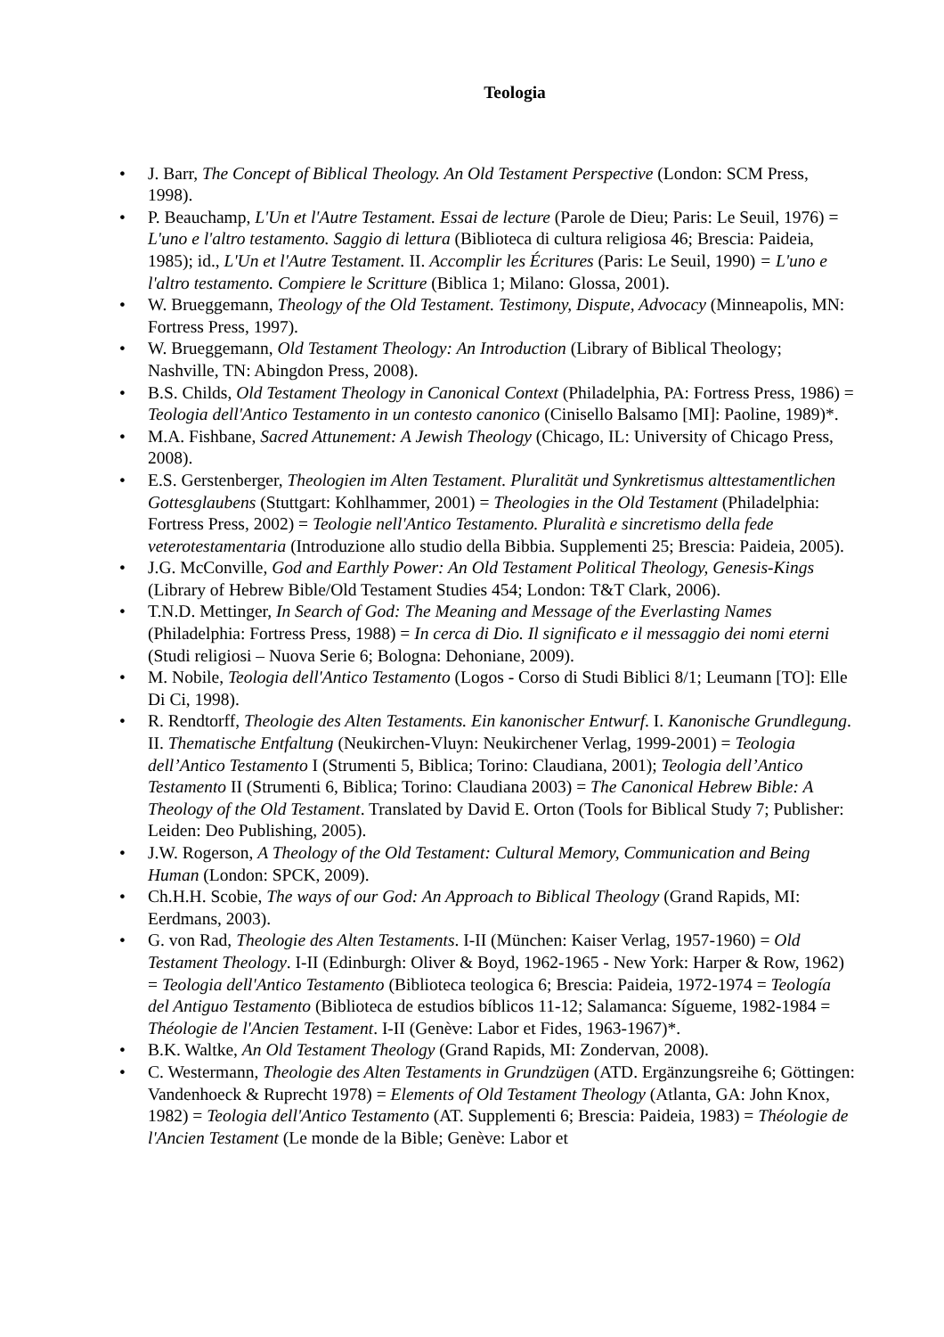Teologia
• J. Barr, The Concept of Biblical Theology. An Old Testament Perspective (London: SCM Press, 1998).
• P. Beauchamp, L'Un et l'Autre Testament. Essai de lecture (Parole de Dieu; Paris: Le Seuil, 1976) = L'uno e l'altro testamento. Saggio di lettura (Biblioteca di cultura religiosa 46; Brescia: Paideia, 1985); id., L'Un et l'Autre Testament. II. Accomplir les Écritures (Paris: Le Seuil, 1990) = L'uno e l'altro testamento. Compiere le Scritture (Biblica 1; Milano: Glossa, 2001).
• W. Brueggemann, Theology of the Old Testament. Testimony, Dispute, Advocacy (Minneapolis, MN: Fortress Press, 1997).
• W. Brueggemann, Old Testament Theology: An Introduction (Library of Biblical Theology; Nashville, TN: Abingdon Press, 2008).
• B.S. Childs, Old Testament Theology in Canonical Context (Philadelphia, PA: Fortress Press, 1986) = Teologia dell'Antico Testamento in un contesto canonico (Cinisello Balsamo [MI]: Paoline, 1989)*.
• M.A. Fishbane, Sacred Attunement: A Jewish Theology (Chicago, IL: University of Chicago Press, 2008).
• E.S. Gerstenberger, Theologien im Alten Testament. Pluralität und Synkretismus alttestamentlichen Gottesglaubens (Stuttgart: Kohlhammer, 2001) = Theologies in the Old Testament (Philadelphia: Fortress Press, 2002) = Teologie nell'Antico Testamento. Pluralità e sincretismo della fede veterotestamentaria (Introduzione allo studio della Bibbia. Supplementi 25; Brescia: Paideia, 2005).
• J.G. McConville, God and Earthly Power: An Old Testament Political Theology, Genesis-Kings (Library of Hebrew Bible/Old Testament Studies 454; London: T&T Clark, 2006).
• T.N.D. Mettinger, In Search of God: The Meaning and Message of the Everlasting Names (Philadelphia: Fortress Press, 1988) = In cerca di Dio. Il significato e il messaggio dei nomi eterni (Studi religiosi – Nuova Serie 6; Bologna: Dehoniane, 2009).
• M. Nobile, Teologia dell'Antico Testamento (Logos - Corso di Studi Biblici 8/1; Leumann [TO]: Elle Di Ci, 1998).
• R. Rendtorff, Theologie des Alten Testaments. Ein kanonischer Entwurf. I. Kanonische Grundlegung. II. Thematische Entfaltung (Neukirchen-Vluyn: Neukirchener Verlag, 1999-2001) = Teologia dell’Antico Testamento I (Strumenti 5, Biblica; Torino: Claudiana, 2001); Teologia dell’Antico Testamento II (Strumenti 6, Biblica; Torino: Claudiana 2003) = The Canonical Hebrew Bible: A Theology of the Old Testament. Translated by David E. Orton (Tools for Biblical Study 7; Publisher: Leiden: Deo Publishing, 2005).
• J.W. Rogerson, A Theology of the Old Testament: Cultural Memory, Communication and Being Human (London: SPCK, 2009).
• Ch.H.H. Scobie, The ways of our God: An Approach to Biblical Theology (Grand Rapids, MI: Eerdmans, 2003).
• G. von Rad, Theologie des Alten Testaments. I-II (München: Kaiser Verlag, 1957-1960) = Old Testament Theology. I-II (Edinburgh: Oliver & Boyd, 1962-1965 - New York: Harper & Row, 1962) = Teologia dell'Antico Testamento (Biblioteca teologica 6; Brescia: Paideia, 1972-1974 = Teología del Antiguo Testamento (Biblioteca de estudios bíblicos 11-12; Salamanca: Sígueme, 1982-1984 = Théologie de l'Ancien Testament. I-II (Genève: Labor et Fides, 1963-1967)*.
• B.K. Waltke, An Old Testament Theology (Grand Rapids, MI: Zondervan, 2008).
• C. Westermann, Theologie des Alten Testaments in Grundzügen (ATD. Ergänzungsreihe 6; Göttingen: Vandenhoeck & Ruprecht 1978) = Elements of Old Testament Theology (Atlanta, GA: John Knox, 1982) = Teologia dell'Antico Testamento (AT. Supplementi 6; Brescia: Paideia, 1983) = Théologie de l'Ancien Testament (Le monde de la Bible; Genève: Labor et